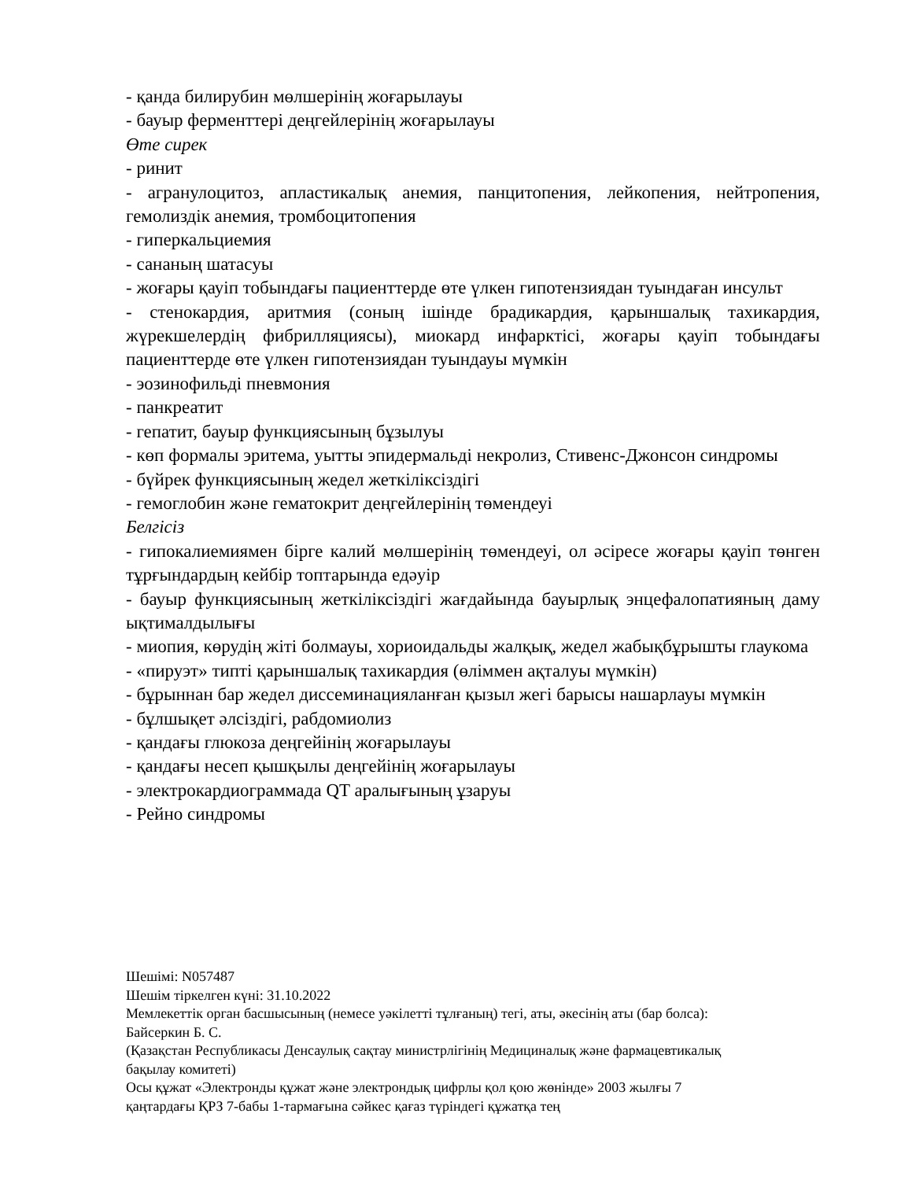- қанда билирубин мөлшерінің жоғарылауы
- бауыр ферменттері деңгейлерінің жоғарылауы
Өте сирек
- ринит
- агранулоцитоз, апластикалық анемия, панцитопения, лейкопения, нейтропения, гемолиздік анемия, тромбоцитопения
- гиперкальциемия
- сананың шатасуы
- жоғары қауіп тобындағы пациенттерде өте үлкен гипотензиядан туындаған инсульт
- стенокардия, аритмия (соның ішінде брадикардия, қарыншалық тахикардия, жүрекшелердің фибрилляциясы), миокард инфарктісі, жоғары қауіп тобындағы пациенттерде өте үлкен гипотензиядан туындауы мүмкін
- эозинофильді пневмония
- панкреатит
- гепатит, бауыр функциясының бұзылуы
- көп формалы эритема, уытты эпидермальді некролиз, Стивенс-Джонсон синдромы
- бүйрек функциясының жедел жеткіліксіздігі
- гемоглобин және гематокрит деңгейлерінің төмендеуі
Белгісіз
- гипокалиемиямен бірге калий мөлшерінің төмендеуі, ол әсіресе жоғары қауіп төнген тұрғындардың кейбір топтарында едәуір
- бауыр функциясының жеткіліксіздігі жағдайында бауырлық энцефалопатияның даму ықтималдылығы
- миопия, көрудің жіті болмауы, хориоидальды жалқық, жедел жабықбұрышты глаукома
- «пируэт» типті қарыншалық тахикардия (өліммен ақталуы мүмкін)
- бұрыннан бар жедел диссеминацияланған қызыл жегі барысы нашарлауы мүмкін
- бұлшықет әлсіздігі, рабдомиолиз
- қандағы глюкоза деңгейінің жоғарылауы
- қандағы несеп қышқылы деңгейінің жоғарылауы
- электрокардиограммада QT аралығының ұзаруы
- Рейно синдромы
Шешімі: N057487
Шешім тіркелген күні: 31.10.2022
Мемлекеттік орган басшысының (немесе уәкілетті тұлғаның) тегі, аты, әкесінің аты (бар болса):
Байсеркин Б. С.
(Қазақстан Республикасы Денсаулық сақтау министрлігінің Медициналық және фармацевтикалық
бақылау комитеті)
Осы құжат «Электронды құжат және электрондық цифрлы қол қою жөнінде» 2003 жылғы 7
қаңтардағы ҚРЗ 7-бабы 1-тармағына сәйкес қағаз түріндегі құжатқа тең